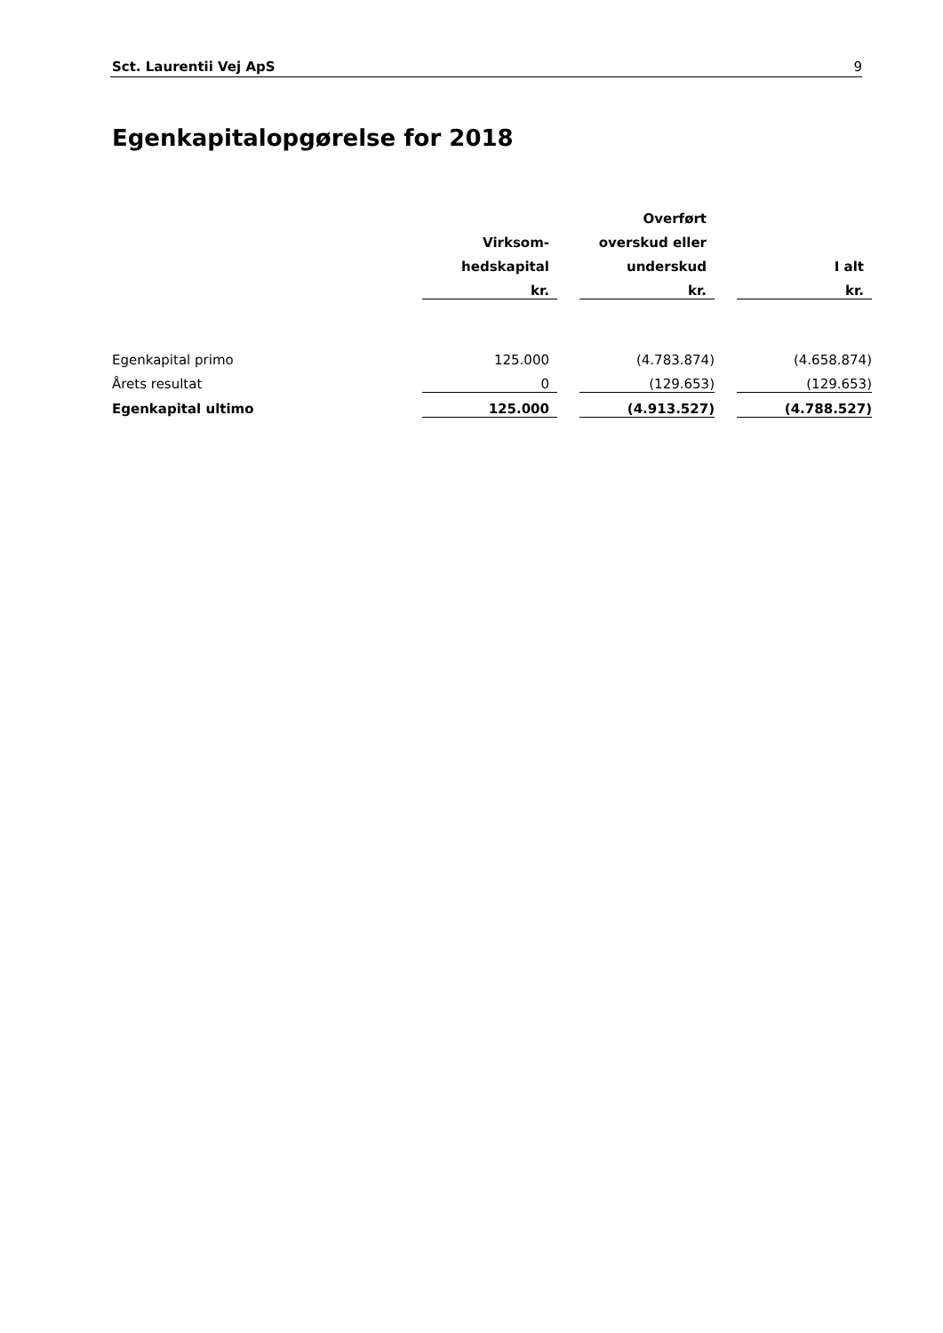Sct. Laurentii Vej ApS 9
Egenkapitalopgørelse for 2018
| | | | Overført | | |
| | Virksom- | | overskud eller | | |
| | hedskapital | | underskud | | I alt |
| | kr. | | kr. | | kr. |
| Egenkapital primo | 125.000 | | (4.783.874) | | (4.658.874) |
| Årets resultat | 0 | | (129.653) | | (129.653) |
| Egenkapital ultimo | 125.000 | | (4.913.527) | | (4.788.527) |